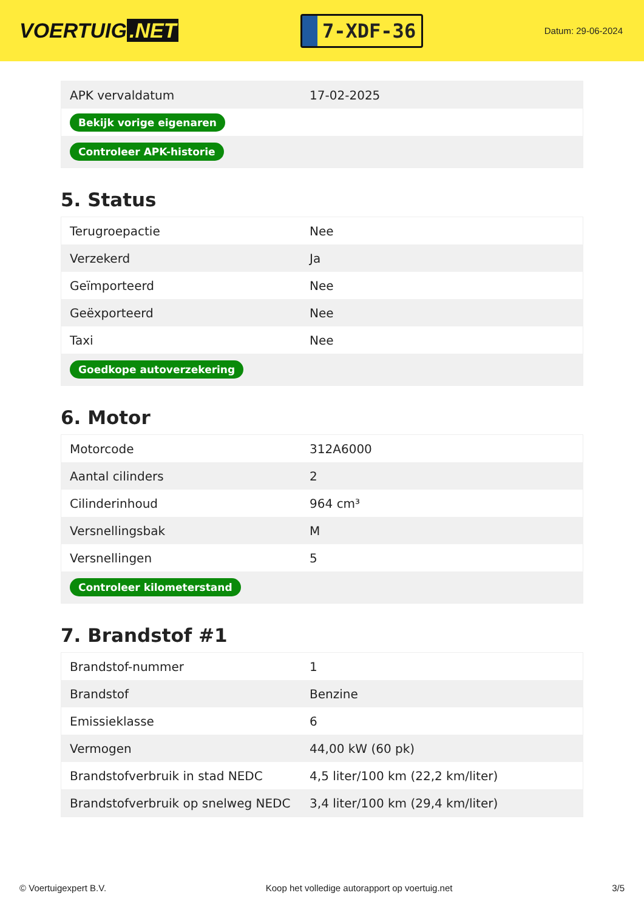VOERTUIG.NET
7-XDF-36
Datum: 29-06-2024
| APK vervaldatum | 17-02-2025 |
| Bekijk vorige eigenaren | |
| Controleer APK-historie | |
5. Status
| Terugroepactie | Nee |
| Verzekerd | Ja |
| Geïmporteerd | Nee |
| Geëxporteerd | Nee |
| Taxi | Nee |
| Goedkope autoverzekering | |
6. Motor
| Motorcode | 312A6000 |
| Aantal cilinders | 2 |
| Cilinderinhoud | 964 cm³ |
| Versnellingsbak | M |
| Versnellingen | 5 |
| Controleer kilometerstand | |
7. Brandstof #1
| Brandstof-nummer | 1 |
| Brandstof | Benzine |
| Emissieklasse | 6 |
| Vermogen | 44,00 kW (60 pk) |
| Brandstofverbruik in stad NEDC | 4,5 liter/100 km (22,2 km/liter) |
| Brandstofverbruik op snelweg NEDC | 3,4 liter/100 km (29,4 km/liter) |
© Voertuigexpert B.V. Koop het volledige autorapport op voertuig.net 3/5